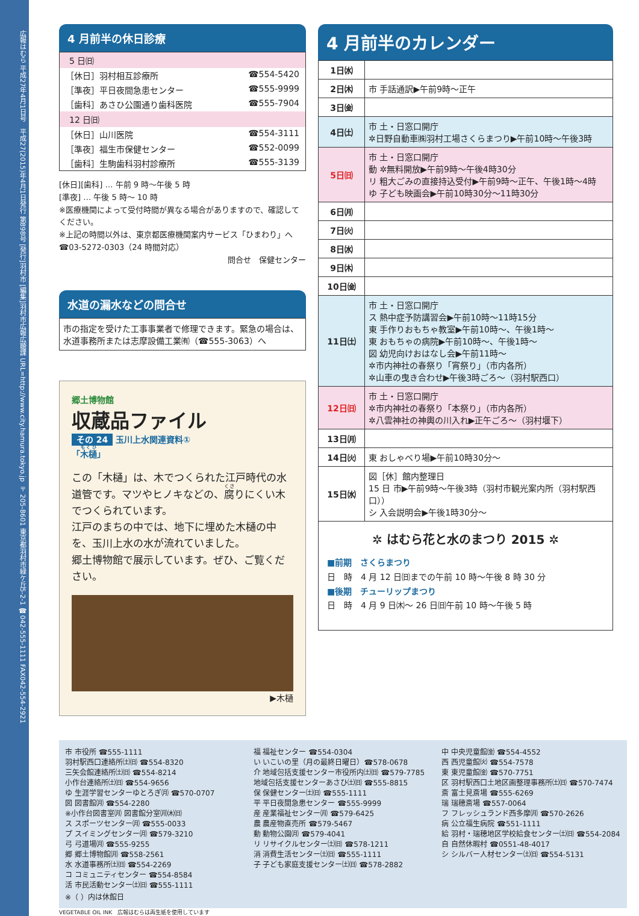広報はむら 平成27年4月1日号　平成27(2015)年4月1日発行 第898号 [発行]羽村市 [編集]羽村市広報広聴課 URL=http://www.city.hamura.tokyo.jp 〒205-8601 東京都羽村市緑ケ丘5-2-1 ☎042-555-1111 FAX042-554-2921
4 月前半の休日診療
5 日㈰
［休日］羽村相互診療所 ☎554-5420
［準夜］平日夜間急患センター ☎555-9999
［歯科］あさひ公園通り歯科医院 ☎555-7904
12 日㈰
［休日］山川医院 ☎554-3111
［準夜］福生市保健センター ☎552-0099
［歯科］生駒歯科羽村診療所 ☎555-3139
[休日][歯科] … 午前 9 時～午後 5 時
[準夜] … 午後 5 時～ 10 時
※医療機関によって受付時間が異なる場合がありますので、確認してください。
※上記の時間以外は、東京都医療機関案内サービス「ひまわり」へ☎03-5272-0303（24 時間対応）
問合せ　保健センター
水道の漏水などの問合せ
市の指定を受けた工事事業者で修理できます。緊急の場合は、水道事務所または志摩設備工業㈲（☎555-3063）へ
郷土博物館
収蔵品ファイル
その 24 玉川上水関連資料①
「木樋」
この「木樋」は、木でつくられた江戸時代の水道管です。マツやヒノキなどの、腐りにくい木でつくられています。
江戸のまちの中では、地下に埋めた木樋の中を、玉川上水の水が流れていました。
郷土博物館で展示しています。ぜひ、ご覧ください。
▶木樋
4 月前半のカレンダー
| 1日㈬ | |
| 2日㈭ | 市 手話通訳▶午前9時～正午 |
| 3日㈮ | |
| 4日㈯ | 市 土・日窓口開庁 ✲日野自動車㈱羽村工場さくらまつり▶午前10時～午後3時 |
| 5日㈰ | 市 土・日窓口開庁 動 ✲無料開放▶午前9時～午後4時30分 リ 粗大ごみの直接持込受付▶午前9時～正午、午後1時～4時 ゆ 子ども映画会▶午前10時30分～11時30分 |
| 6日㈪ | |
| 7日㈫ | |
| 8日㈬ | |
| 9日㈭ | |
| 10日㈮ | |
| 11日㈯ | 市 土・日窓口開庁 ス 熱中症予防講習会▶午前10時～11時15分 東 手作りおもちゃ教室▶午前10時～、午後1時～ 東 おもちゃの病院▶午前10時～、午後1時～ 図 幼児向けおはなし会▶午前11時～ ✲市内神社の春祭り「宵祭り」（市内各所） ✲山車の曳き合わせ▶午後3時ごろ～（羽村駅西口） |
| 12日㈰ | 市 土・日窓口開庁 ✲市内神社の春祭り「本祭り」（市内各所） ✲八雲神社の神輿の川入れ▶正午ごろ～（羽村堰下） |
| 13日㈪ | |
| 14日㈫ | 東 おしゃべり場▶午前10時30分～ |
| 15日㈬ | 図［休］館内整理日 15 日 市▶午前9時～午後3時（羽村市観光案内所（羽村駅西口）） シ 入会説明会▶午後1時30分～ |
✲ はむら花と水のまつり 2015 ✲
■前期　さくらまつり
日　時　4 月 12 日㈰までの午前 10 時～午後 8 時 30 分
■後期　チューリップまつり
日　時　4 月 9 日㈭～ 26 日㈰午前 10 時～午後 5 時
市 市役所 ☎555-1111
羽村駅西口連絡所㈯㈰ ☎554-8320
三矢会館連絡所㈯㈰ ☎554-8214
小作台連絡所㈯㈰ ☎554-9656
ゆ 生涯学習センターゆとろぎ㈪ ☎570-0707
図 図書館㈪ ☎554-2280
※小作台図書室㈪ 図書館分室㈪㈭㈰
ス スポーツセンター㈪ ☎555-0033
プ スイミングセンター㈪ ☎579-3210
弓 弓道場㈪ ☎555-9255
郷 郷土博物館㈪ ☎558-2561
水 水道事務所㈯㈰ ☎554-2269
コ コミュニティセンター ☎554-8584
活 市民活動センター㈯㈰ ☎555-1111
※（ ）内は休館日
福 福祉センター ☎554-0304
い いこいの里（月の最終日曜日）☎578-0678
介 地域包括支援センター市役所内㈯㈰ ☎579-7785
地域包括支援センターあさひ㈯㈰ ☎555-8815
保 保健センター㈯㈰ ☎555-1111
平 平日夜間急患センター ☎555-9999
産 産業福祉センター㈪ ☎579-6425
農 農産物直売所 ☎579-5467
動 動物公園㈪ ☎579-4041
リ リサイクルセンター㈯㈰ ☎578-1211
消 消費生活センター㈯㈰ ☎555-1111
子 子ども家庭支援センター㈯㈰ ☎578-2882
中 中央児童館㈮ ☎554-4552
西 西児童館㈫ ☎554-7578
東 東児童館㈮ ☎570-7751
区 羽村駅西口土地区画整理事務所㈯㈰ ☎570-7474
斎 富士見斎場 ☎555-6269
瑞 瑞穂斎場 ☎557-0064
フ フレッシュランド西多摩㈪ ☎570-2626
病 公立福生病院 ☎551-1111
給 羽村・瑞穂地区学校給食センター㈯㈰ ☎554-2084
自 自然休暇村 ☎0551-48-4017
シ シルバー人材センター㈯㈰ ☎554-5131
VEGETABLE OIL INK　広報はむらは再生紙を使用しています